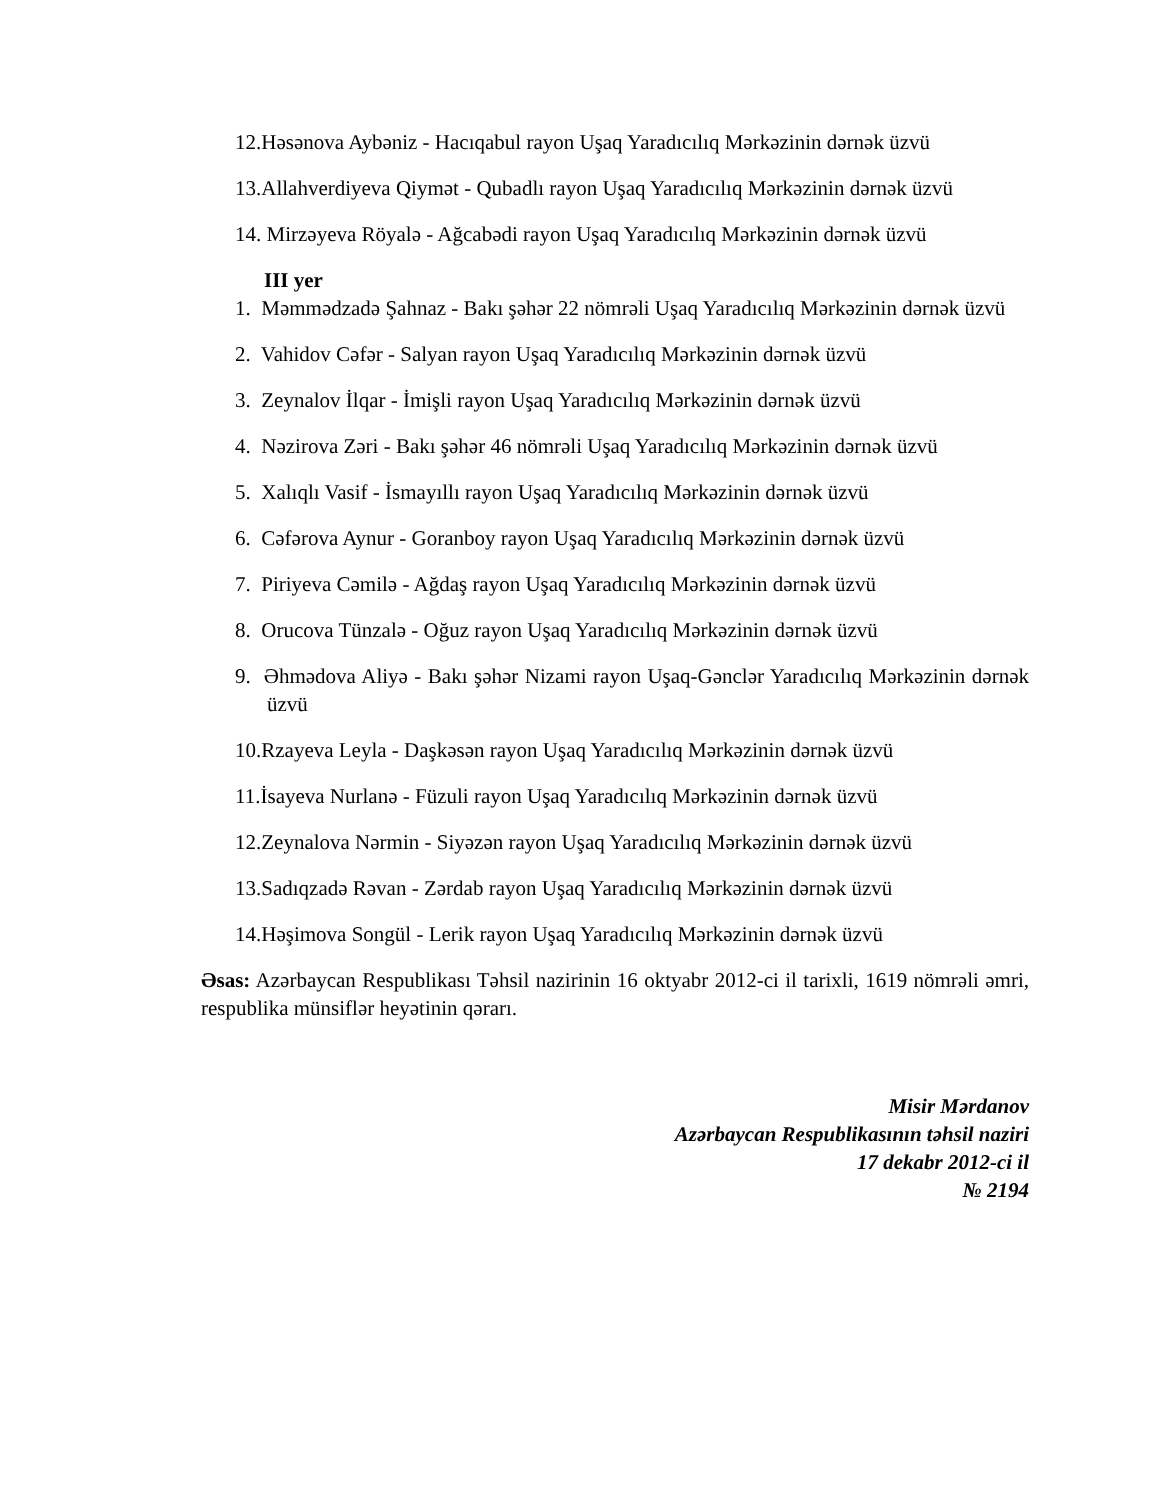12.Həsənova Aybəniz - Hacıqabul rayon Uşaq Yaradıcılıq Mərkəzinin dərnək üzvü
13.Allahverdiyeva Qiymət - Qubadlı rayon Uşaq Yaradıcılıq Mərkəzinin dərnək üzvü
14. Mirzəyeva Röyalə - Ağcabədi rayon Uşaq Yaradıcılıq Mərkəzinin dərnək üzvü
III yer
1. Məmmədzadə Şahnaz - Bakı şəhər 22 nömrəli Uşaq Yaradıcılıq Mərkəzinin dərnək üzvü
2. Vahidov Cəfər - Salyan rayon Uşaq Yaradıcılıq Mərkəzinin dərnək üzvü
3. Zeynalov İlqar - İmişli rayon Uşaq Yaradıcılıq Mərkəzinin dərnək üzvü
4. Nəzirova Zəri - Bakı şəhər 46 nömrəli Uşaq Yaradıcılıq Mərkəzinin dərnək üzvü
5. Xalıqlı Vasif - İsmayıllı rayon Uşaq Yaradıcılıq Mərkəzinin dərnək üzvü
6. Cəfərova Aynur - Goranboy rayon Uşaq Yaradıcılıq Mərkəzinin dərnək üzvü
7. Piriyeva Cəmilə - Ağdaş rayon Uşaq Yaradıcılıq Mərkəzinin dərnək üzvü
8. Orucova Tünzalə - Oğuz rayon Uşaq Yaradıcılıq Mərkəzinin dərnək üzvü
9. Əhmədova Aliyə - Bakı şəhər Nizami rayon Uşaq-Gənclər Yaradıcılıq Mərkəzinin dərnək üzvü
10.Rzayeva Leyla - Daşkəsən rayon Uşaq Yaradıcılıq Mərkəzinin dərnək üzvü
11.İsayeva Nurlanə - Füzuli rayon Uşaq Yaradıcılıq Mərkəzinin dərnək üzvü
12.Zeynalova Nərmin - Siyəzən rayon Uşaq Yaradıcılıq Mərkəzinin dərnək üzvü
13.Sadıqzadə Rəvan - Zərdab rayon Uşaq Yaradıcılıq Mərkəzinin dərnək üzvü
14.Həşimova Songül - Lerik rayon Uşaq Yaradıcılıq Mərkəzinin dərnək üzvü
Əsas: Azərbaycan Respublikası Təhsil nazirinin 16 oktyabr 2012-ci il tarixli, 1619 nömrəli əmri, respublika münsiflər heyətinin qərarı.
Misir Mərdanov
Azərbaycan Respublikasının təhsil naziri
17 dekabr 2012-ci il
№ 2194